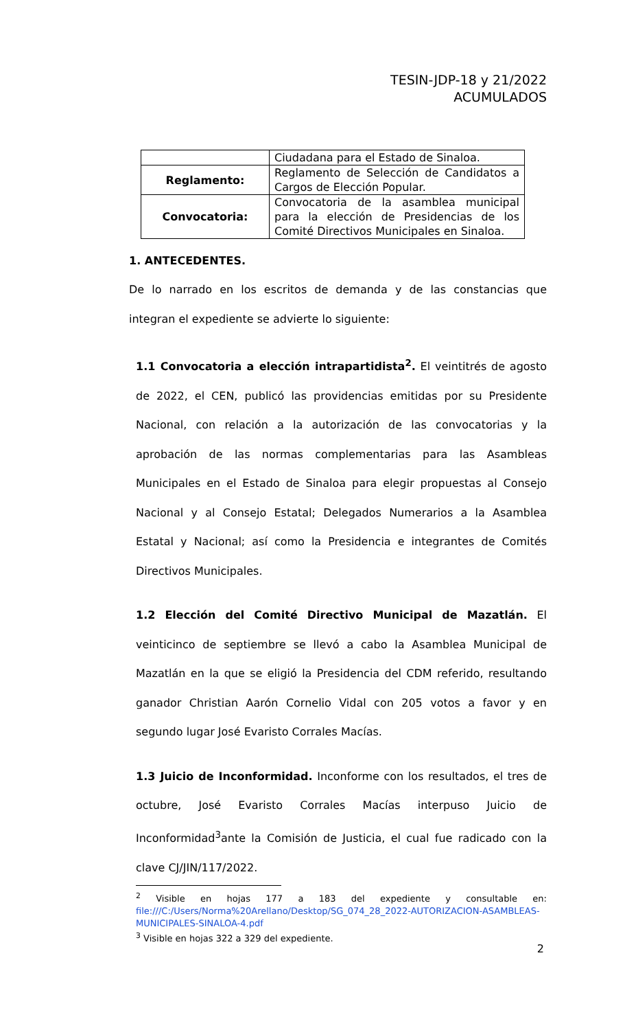TESIN-JDP-18 y 21/2022
ACUMULADOS
| | Ciudadana para el Estado de Sinaloa. |
| Reglamento: | Reglamento de Selección de Candidatos a Cargos de Elección Popular. |
| Convocatoria: | Convocatoria de la asamblea municipal para la elección de Presidencias de los Comité Directivos Municipales en Sinaloa. |
1. ANTECEDENTES.
De lo narrado en los escritos de demanda y de las constancias que integran el expediente se advierte lo siguiente:
1.1 Convocatoria a elección intrapartidista<sup>2</sup>. El veintitrés de agosto de 2022, el CEN, publicó las providencias emitidas por su Presidente Nacional, con relación a la autorización de las convocatorias y la aprobación de las normas complementarias para las Asambleas Municipales en el Estado de Sinaloa para elegir propuestas al Consejo Nacional y al Consejo Estatal; Delegados Numerarios a la Asamblea Estatal y Nacional; así como la Presidencia e integrantes de Comités Directivos Municipales.
1.2 Elección del Comité Directivo Municipal de Mazatlán. El veinticinco de septiembre se llevó a cabo la Asamblea Municipal de Mazatlán en la que se eligió la Presidencia del CDM referido, resultando ganador Christian Aarón Cornelio Vidal con 205 votos a favor y en segundo lugar José Evaristo Corrales Macías.
1.3 Juicio de Inconformidad. Inconforme con los resultados, el tres de octubre, José Evaristo Corrales Macías interpuso Juicio de Inconformidad<sup>3</sup>ante la Comisión de Justicia, el cual fue radicado con la clave CJ/JIN/117/2022.
<sup>2</sup> Visible en hojas 177 a 183 del expediente y consultable en: file:///C:/Users/Norma%20Arellano/Desktop/SG_074_28_2022-AUTORIZACION-ASAMBLEAS-MUNICIPALES-SINALOA-4.pdf
<sup>3</sup> Visible en hojas 322 a 329 del expediente.
2